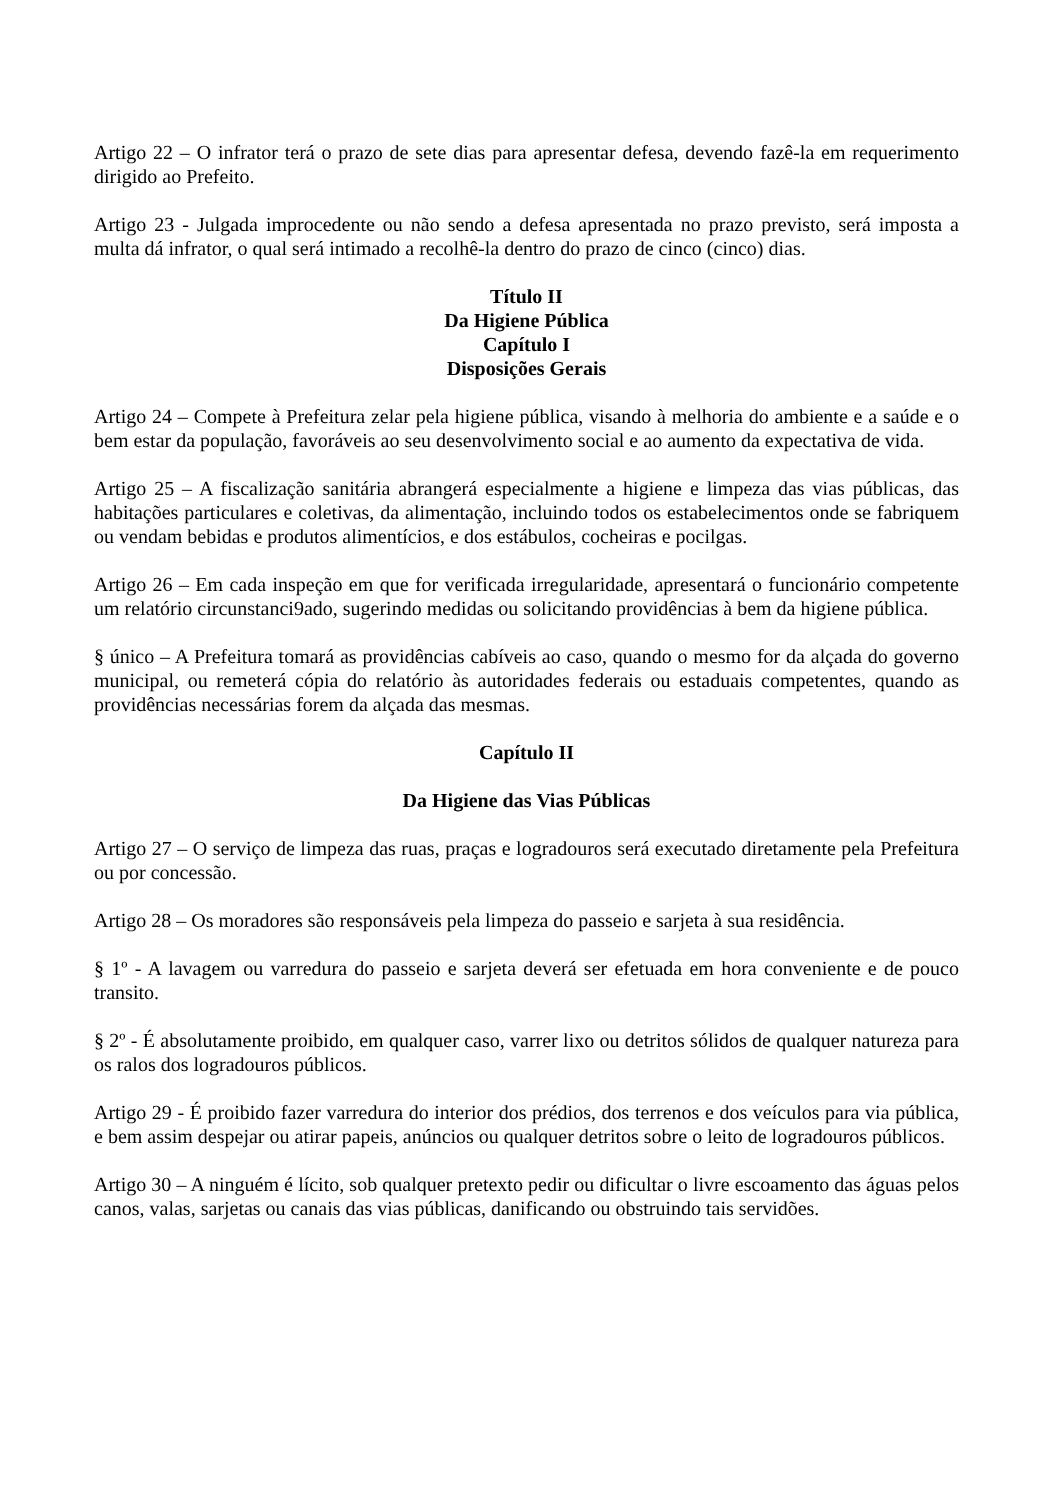Artigo 22 – O infrator terá o prazo de sete dias para apresentar defesa, devendo fazê-la em requerimento dirigido ao Prefeito.
Artigo 23 - Julgada improcedente ou não sendo a defesa apresentada no prazo previsto, será imposta a multa dá infrator, o qual será intimado a recolhê-la dentro do prazo de cinco (cinco) dias.
Título II
Da Higiene Pública
Capítulo I
Disposições Gerais
Artigo 24 – Compete à Prefeitura zelar pela higiene pública, visando à melhoria do ambiente e a saúde e o bem estar da população, favoráveis ao seu desenvolvimento social e ao aumento da expectativa de vida.
Artigo 25 – A fiscalização sanitária abrangerá especialmente a higiene e limpeza das vias públicas, das habitações particulares e coletivas, da alimentação, incluindo todos os estabelecimentos onde se fabriquem ou vendam bebidas e produtos alimentícios, e dos estábulos, cocheiras e pocilgas.
Artigo 26 – Em cada inspeção em que for verificada irregularidade, apresentará o funcionário competente um relatório circunstanci9ado, sugerindo medidas ou solicitando providências à bem da higiene pública.
§ único – A Prefeitura tomará as providências cabíveis ao caso, quando o mesmo for da alçada do governo municipal, ou remeterá cópia do relatório às autoridades federais ou estaduais competentes, quando as providências necessárias forem da alçada das mesmas.
Capítulo II
Da Higiene das Vias Públicas
Artigo 27 – O serviço de limpeza das ruas, praças e logradouros será executado diretamente pela Prefeitura ou por concessão.
Artigo 28 – Os moradores são responsáveis pela limpeza do passeio e sarjeta à sua residência.
§ 1º - A lavagem ou varredura do passeio e sarjeta deverá ser efetuada em hora conveniente e de pouco transito.
§ 2º - É absolutamente proibido, em qualquer caso, varrer lixo ou detritos sólidos de qualquer natureza para os ralos dos logradouros públicos.
Artigo 29 - É proibido fazer varredura do interior dos prédios, dos terrenos e dos veículos para via pública, e bem assim despejar ou atirar papeis, anúncios ou qualquer detritos sobre o leito de logradouros públicos.
Artigo 30 – A ninguém é lícito, sob qualquer pretexto pedir ou dificultar o livre escoamento das águas pelos canos, valas, sarjetas ou canais das vias públicas, danificando ou obstruindo tais servidões.